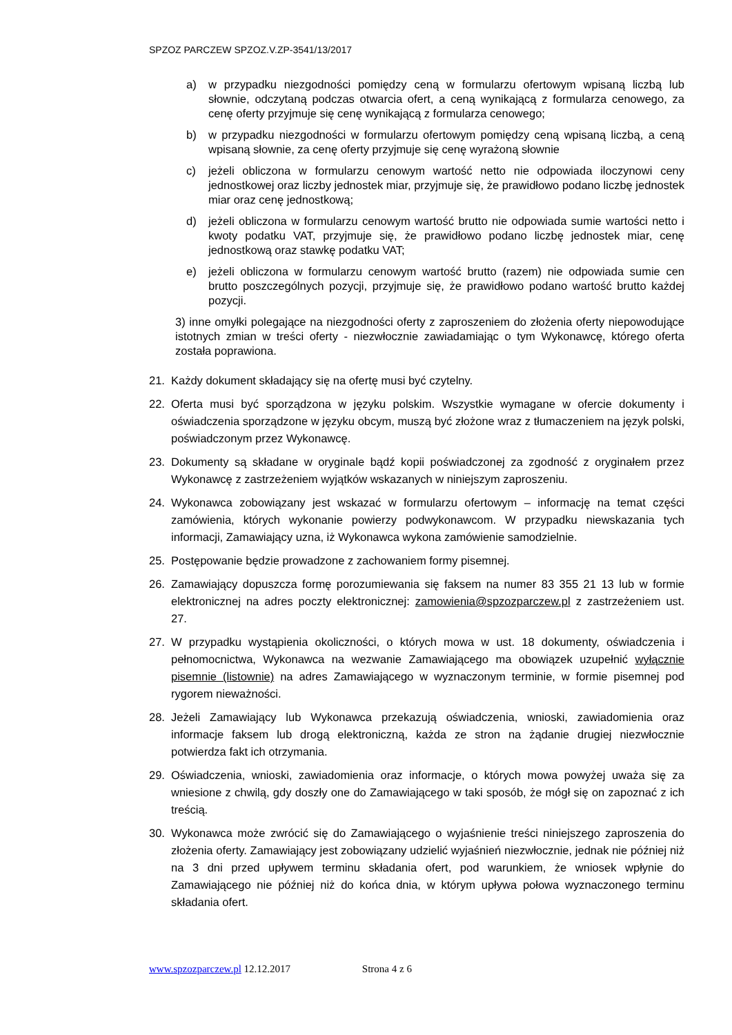SPZOZ PARCZEW SPZOZ.V.ZP-3541/13/2017
a) w przypadku niezgodności pomiędzy ceną w formularzu ofertowym wpisaną liczbą lub słownie, odczytaną podczas otwarcia ofert, a ceną wynikającą z formularza cenowego, za cenę oferty przyjmuje się cenę wynikającą z formularza cenowego;
b) w przypadku niezgodności w formularzu ofertowym pomiędzy ceną wpisaną liczbą, a ceną wpisaną słownie, za cenę oferty przyjmuje się cenę wyrażoną słownie
c) jeżeli obliczona w formularzu cenowym wartość netto nie odpowiada iloczynowi ceny jednostkowej oraz liczby jednostek miar, przyjmuje się, że prawidłowo podano liczbę jednostek miar oraz cenę jednostkową;
d) jeżeli obliczona w formularzu cenowym wartość brutto nie odpowiada sumie wartości netto i kwoty podatku VAT, przyjmuje się, że prawidłowo podano liczbę jednostek miar, cenę jednostkową oraz stawkę podatku VAT;
e) jeżeli obliczona w formularzu cenowym wartość brutto (razem) nie odpowiada sumie cen brutto poszczególnych pozycji, przyjmuje się, że prawidłowo podano wartość brutto każdej pozycji.
3) inne omyłki polegające na niezgodności oferty z zaproszeniem do złożenia oferty niepowodujące istotnych zmian w treści oferty - niezwłocznie zawiadamiając o tym Wykonawcę, którego oferta została poprawiona.
21. Każdy dokument składający się na ofertę musi być czytelny.
22. Oferta musi być sporządzona w języku polskim. Wszystkie wymagane w ofercie dokumenty i oświadczenia sporządzone w języku obcym, muszą być złożone wraz z tłumaczeniem na język polski, poświadczonym przez Wykonawcę.
23. Dokumenty są składane w oryginale bądź kopii poświadczonej za zgodność z oryginałem przez Wykonawcę z zastrzeżeniem wyjątków wskazanych w niniejszym zaproszeniu.
24. Wykonawca zobowiązany jest wskazać w formularzu ofertowym – informację na temat części zamówienia, których wykonanie powierzy podwykonawcom. W przypadku niewskazania tych informacji, Zamawiający uzna, iż Wykonawca wykona zamówienie samodzielnie.
25. Postępowanie będzie prowadzone z zachowaniem formy pisemnej.
26. Zamawiający dopuszcza formę porozumiewania się faksem na numer 83 355 21 13 lub w formie elektronicznej na adres poczty elektronicznej: zamowienia@spzozparczew.pl z zastrzeżeniem ust. 27.
27. W przypadku wystąpienia okoliczności, o których mowa w ust. 18 dokumenty, oświadczenia i pełnomocnictwa, Wykonawca na wezwanie Zamawiającego ma obowiązek uzupełnić wyłącznie pisemnie (listownie) na adres Zamawiającego w wyznaczonym terminie, w formie pisemnej pod rygorem nieważności.
28. Jeżeli Zamawiający lub Wykonawca przekazują oświadczenia, wnioski, zawiadomienia oraz informacje faksem lub drogą elektroniczną, każda ze stron na żądanie drugiej niezwłocznie potwierdza fakt ich otrzymania.
29. Oświadczenia, wnioski, zawiadomienia oraz informacje, o których mowa powyżej uważa się za wniesione z chwilą, gdy doszły one do Zamawiającego w taki sposób, że mógł się on zapoznać z ich treścią.
30. Wykonawca może zwrócić się do Zamawiającego o wyjaśnienie treści niniejszego zaproszenia do złożenia oferty. Zamawiający jest zobowiązany udzielić wyjaśnień niezwłocznie, jednak nie później niż na 3 dni przed upływem terminu składania ofert, pod warunkiem, że wniosek wpłynie do Zamawiającego nie później niż do końca dnia, w którym upływa połowa wyznaczonego terminu składania ofert.
www.spzozparczew.pl 12.12.2017 Strona 4 z 6